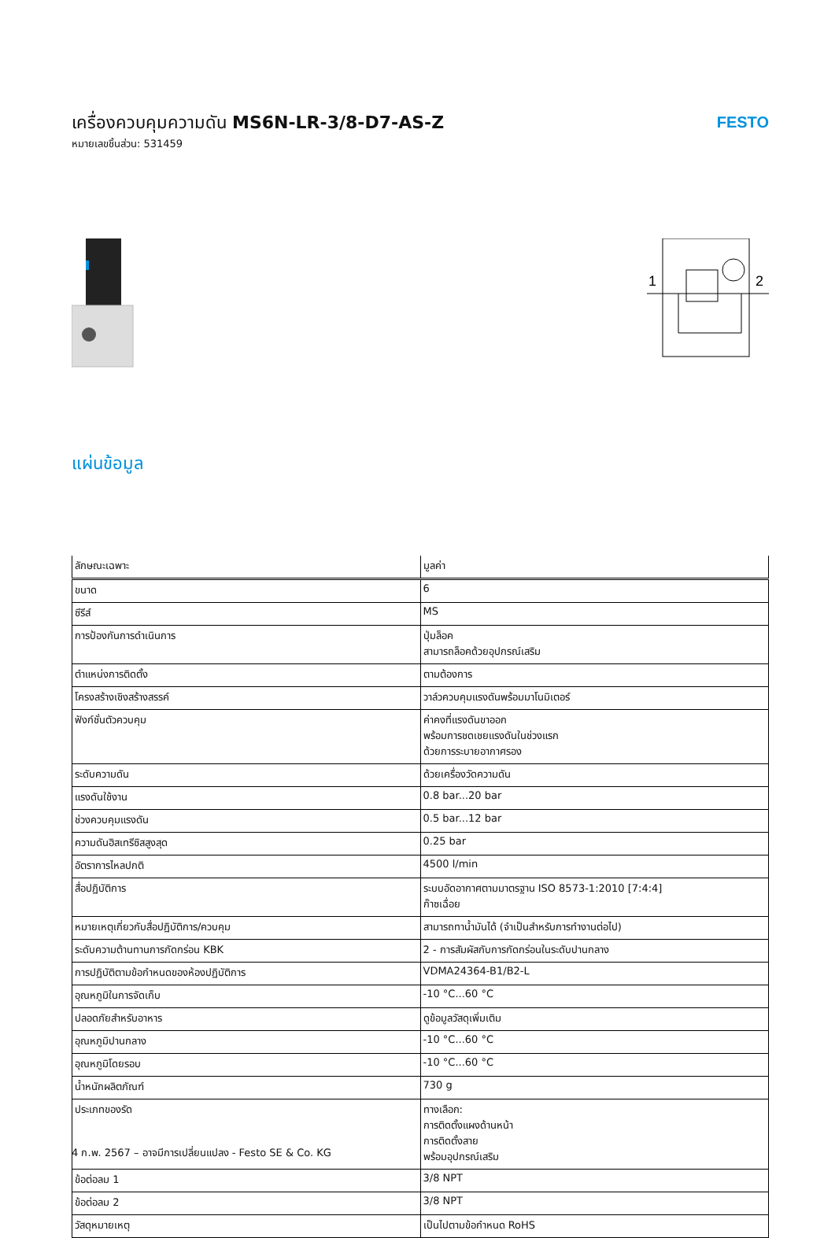เครื่องควบคุมความดัน MS6N-LR-3/8-D7-AS-Z
หมายเลขชิ้นส่วน: 531459
FESTO
1
2
แผ่นข้อมูล
| ลักษณะเฉพาะ | มูลค่า |
| --- | --- |
| ขนาด | 6 |
| ซีรีส์ | MS |
| การป้องกันการดำเนินการ | ปุ่มล็อค สามารถล็อคด้วยอุปกรณ์เสริม |
| ตำแหน่งการติดตั้ง | ตามต้องการ |
| โครงสร้างเชิงสร้างสรรค์ | วาล์วควบคุมแรงดันพร้อมมาโนมิเตอร์ |
| ฟังก์ชั่นตัวควบคุม | ค่าคงที่แรงดันขาออก พร้อมการชดเชยแรงดันในช่วงแรก ด้วยการระบายอากาศรอง |
| ระดับความดัน | ด้วยเครื่องวัดความดัน |
| แรงดันใช้งาน | 0.8 bar...20 bar |
| ช่วงควบคุมแรงดัน | 0.5 bar...12 bar |
| ความดันฮิสเทรีซิสสูงสุด | 0.25 bar |
| อัตราการไหลปกติ | 4500 l/min |
| สื่อปฏิบัติการ | ระบบอัดอากาศตามมาตรฐาน ISO 8573-1:2010 [7:4:4] ก๊าซเฉื่อย |
| หมายเหตุเกี่ยวกับสื่อปฏิบัติการ/ควบคุม | สามารถทาน้ำมันได้ (จำเป็นสำหรับการทำงานต่อไป) |
| ระดับความต้านทานการกัดกร่อน KBK | 2 - การสัมผัสกับการกัดกร่อนในระดับปานกลาง |
| การปฏิบัติตามข้อกำหนดของห้องปฏิบัติการ | VDMA24364-B1/B2-L |
| อุณหภูมิในการจัดเก็บ | -10 °C...60 °C |
| ปลอดภัยสำหรับอาหาร | ดูข้อมูลวัสดุเพิ่มเติม |
| อุณหภูมิปานกลาง | -10 °C...60 °C |
| อุณหภูมิโดยรอบ | -10 °C...60 °C |
| น้ำหนักผลิตภัณฑ์ | 730 g |
| ประเภทของรัด | ทางเลือก: การติดตั้งแผงด้านหน้า การติดตั้งสาย พร้อมอุปกรณ์เสริม |
| ข้อต่อลม 1 | 3/8 NPT |
| ข้อต่อลม 2 | 3/8 NPT |
| วัสดุหมายเหตุ | เป็นไปตามข้อกำหนด RoHS |
4 ก.พ. 2567 – อาจมีการเปลี่ยนแปลง - Festo SE & Co. KG